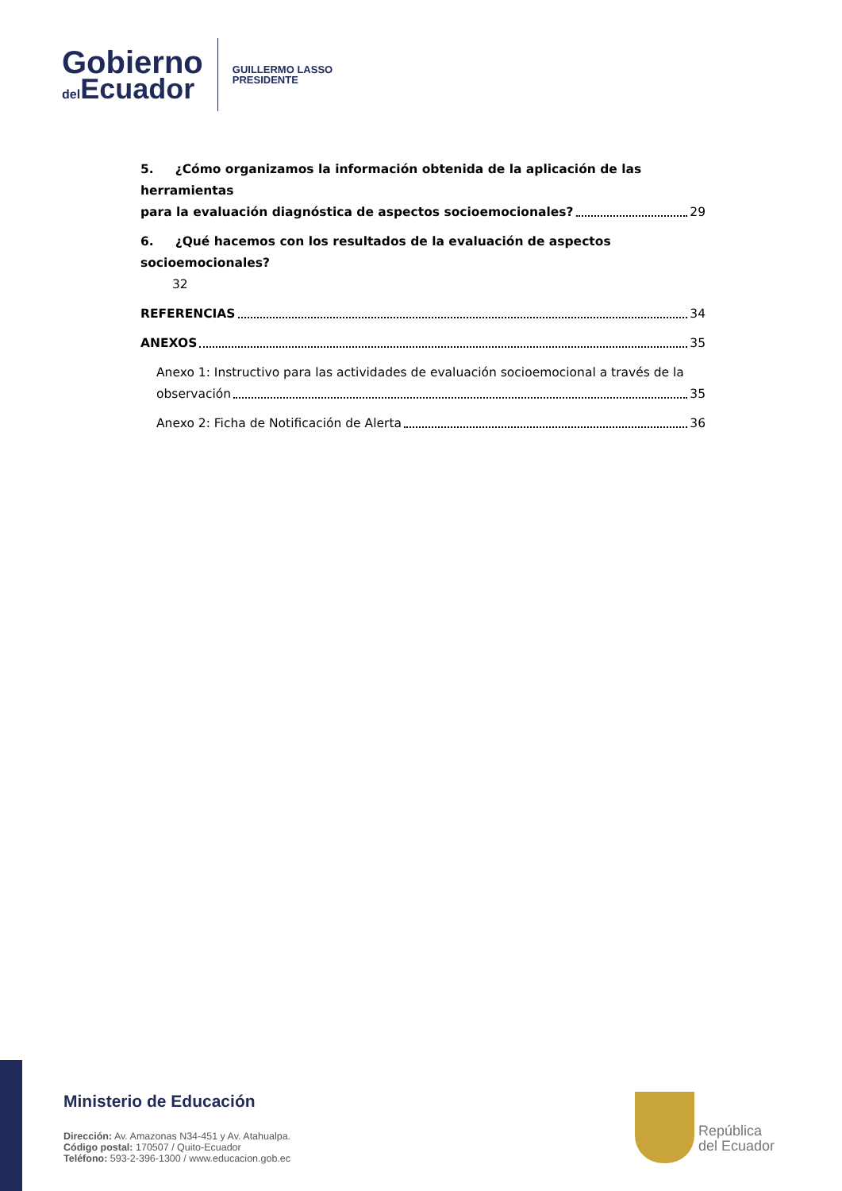Gobierno
del Ecuador
GUILLERMO LASSO
PRESIDENTE
5. ¿Cómo organizamos la información obtenida de la aplicación de las herramientas
para la evaluación diagnóstica de aspectos socioemocionales? 29
6. ¿Qué hacemos con los resultados de la evaluación de aspectos socioemocionales?
32
REFERENCIAS 34
ANEXOS 35
Anexo 1: Instructivo para las actividades de evaluación socioemocional a través de la
observación 35
Anexo 2: Ficha de Notificación de Alerta 36
Ministerio de Educación
Dirección: Av. Amazonas N34-451 y Av. Atahualpa.
Código postal: 170507 / Quito-Ecuador
Teléfono: 593-2-396-1300 / www.educacion.gob.ec
República
del Ecuador